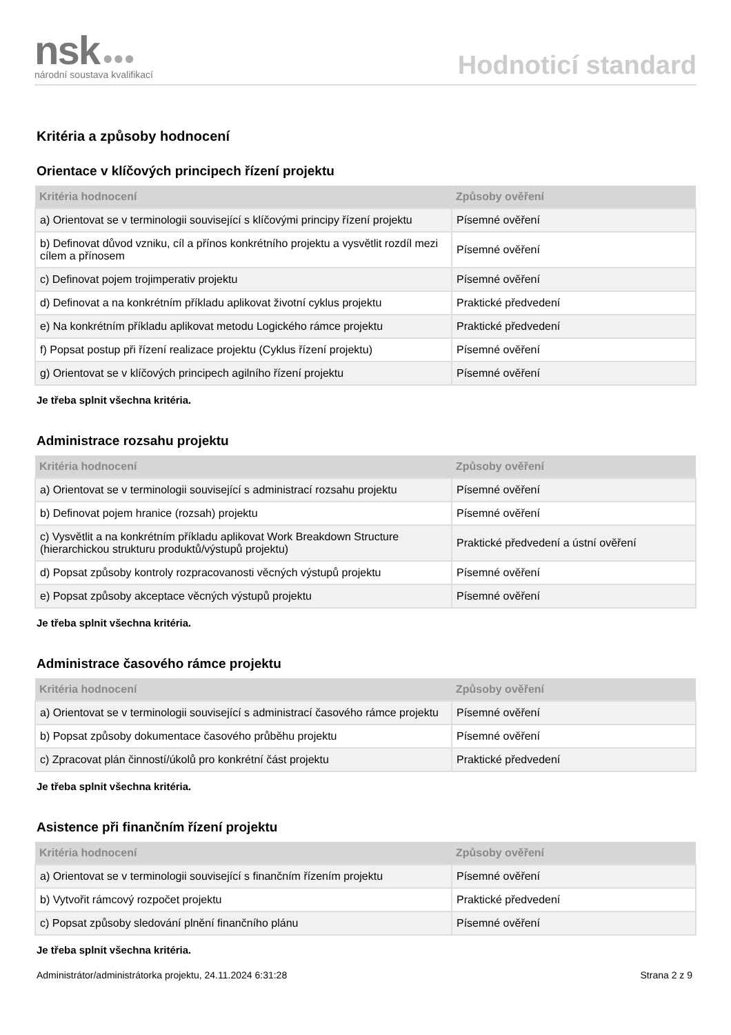nsk ●●●
národní soustava kvalifikací
Hodnoticí standard
Kritéria a způsoby hodnocení
Orientace v klíčových principech řízení projektu
| Kritéria hodnocení | Způsoby ověření |
| --- | --- |
| a) Orientovat se v terminologii související s klíčovými principy řízení projektu | Písemné ověření |
| b) Definovat důvod vzniku, cíl a přínos konkrétního projektu a vysvětlit rozdíl mezi cílem a přínosem | Písemné ověření |
| c) Definovat pojem trojimperativ projektu | Písemné ověření |
| d) Definovat a na konkrétním příkladu aplikovat životní cyklus projektu | Praktické předvedení |
| e) Na konkrétním příkladu aplikovat metodu Logického rámce projektu | Praktické předvedení |
| f) Popsat postup při řízení realizace projektu (Cyklus řízení projektu) | Písemné ověření |
| g) Orientovat se v klíčových principech agilního řízení projektu | Písemné ověření |
Je třeba splnit všechna kritéria.
Administrace rozsahu projektu
| Kritéria hodnocení | Způsoby ověření |
| --- | --- |
| a) Orientovat se v terminologii související s administrací rozsahu projektu | Písemné ověření |
| b) Definovat pojem hranice (rozsah) projektu | Písemné ověření |
| c) Vysvětlit a na konkrétním příkladu aplikovat Work Breakdown Structure (hierarchickou strukturu produktů/výstupů projektu) | Praktické předvedení a ústní ověření |
| d) Popsat způsoby kontroly rozpracovanosti věcných výstupů projektu | Písemné ověření |
| e) Popsat způsoby akceptace věcných výstupů projektu | Písemné ověření |
Je třeba splnit všechna kritéria.
Administrace časového rámce projektu
| Kritéria hodnocení | Způsoby ověření |
| --- | --- |
| a) Orientovat se v terminologii související s administrací časového rámce projektu | Písemné ověření |
| b) Popsat způsoby dokumentace časového průběhu projektu | Písemné ověření |
| c) Zpracovat plán činností/úkolů pro konkrétní část projektu | Praktické předvedení |
Je třeba splnit všechna kritéria.
Asistence při finančním řízení projektu
| Kritéria hodnocení | Způsoby ověření |
| --- | --- |
| a) Orientovat se v terminologii související s finančním řízením projektu | Písemné ověření |
| b) Vytvořit rámcový rozpočet projektu | Praktické předvedení |
| c) Popsat způsoby sledování plnění finančního plánu | Písemné ověření |
Je třeba splnit všechna kritéria.
Administrátor/administrátorka projektu, 24.11.2024 6:31:28 Strana 2 z 9